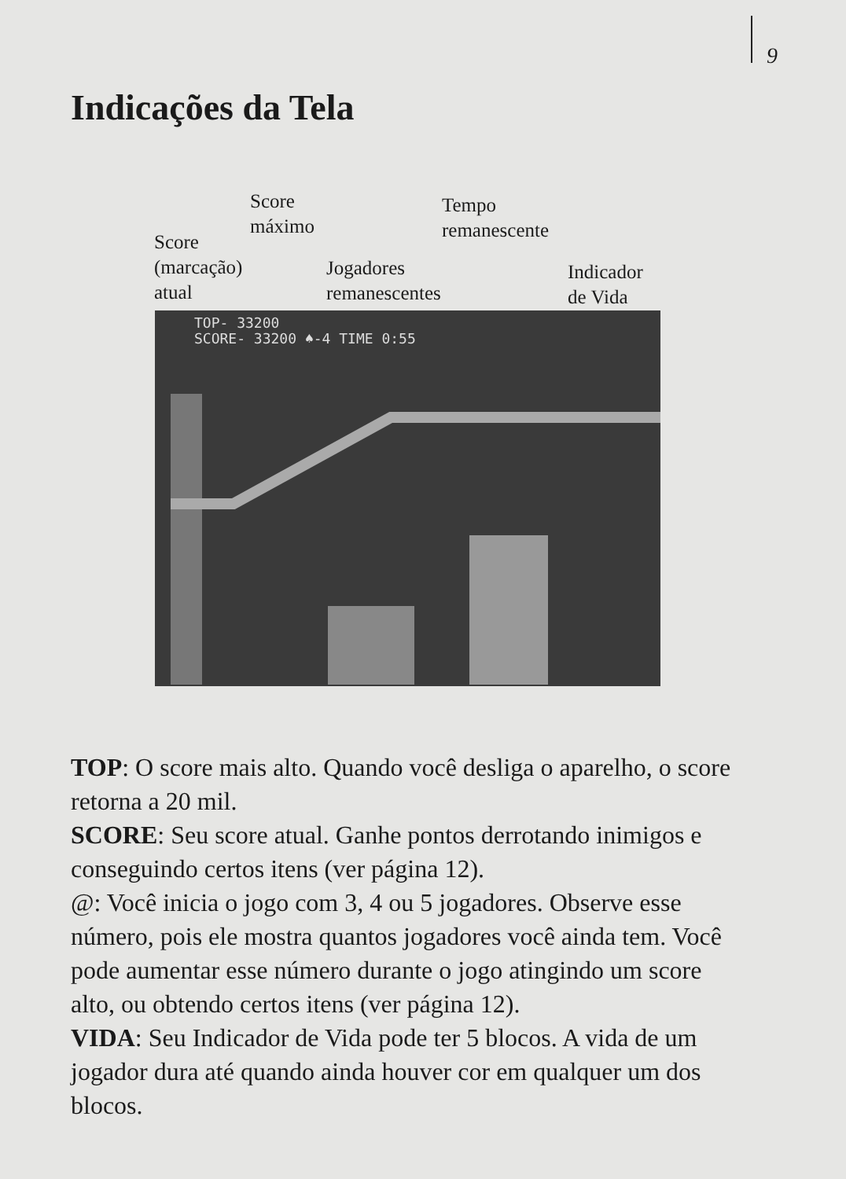9
Indicações da Tela
Score
máximo
Tempo
remanescente
Score
(marcação)
atual
Jogadores
remanescentes
Indicador
de Vida
TOP- 33200
SCORE- 33200 ♠-4 TIME 0:55
TOP: O score mais alto. Quando você desliga o aparelho, o score retorna a 20 mil.
SCORE: Seu score atual. Ganhe pontos derrotando inimigos e conseguindo certos itens (ver página 12).
@: Você inicia o jogo com 3, 4 ou 5 jogadores. Observe esse número, pois ele mostra quantos jogadores você ainda tem. Você pode aumentar esse número durante o jogo atingindo um score alto, ou obtendo certos itens (ver página 12).
VIDA: Seu Indicador de Vida pode ter 5 blocos. A vida de um jogador dura até quando ainda houver cor em qualquer um dos blocos.